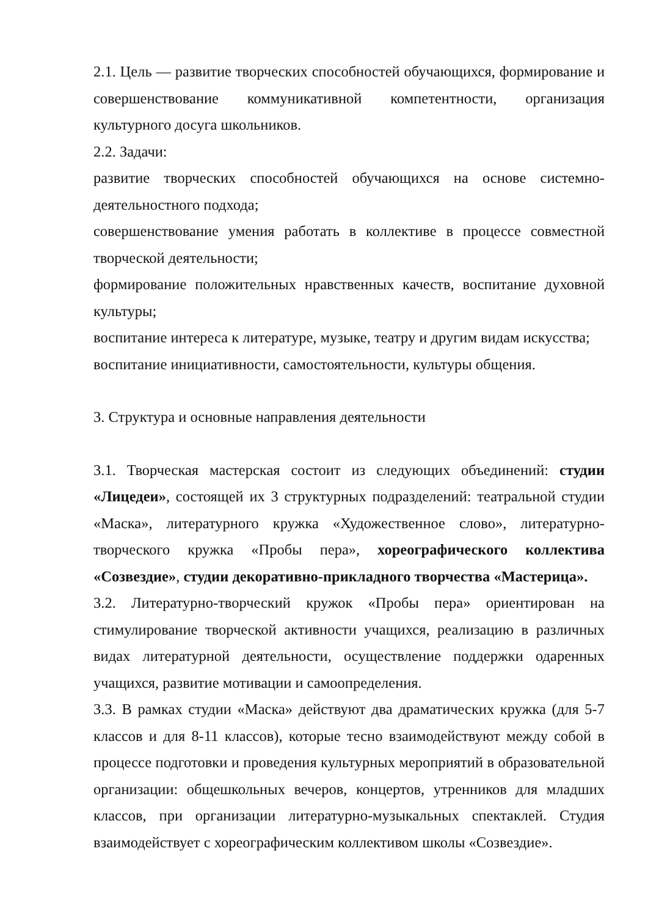2.1. Цель — развитие творческих способностей обучающихся, формирование и совершенствование коммуникативной компетентности, организация культурного досуга школьников.
2.2. Задачи:
развитие творческих способностей обучающихся на основе системно-деятельностного подхода;
совершенствование умения работать в коллективе в процессе совместной творческой деятельности;
формирование положительных нравственных качеств, воспитание духовной культуры;
воспитание интереса к литературе, музыке, театру и другим видам искусства;
воспитание инициативности, самостоятельности, культуры общения.
3. Структура и основные направления деятельности
3.1. Творческая мастерская состоит из следующих объединений: студии «Лицедеи», состоящей их 3 структурных подразделений: театральной студии «Маска», литературного кружка «Художественное слово», литературно-творческого кружка «Пробы пера», хореографического коллектива «Созвездие», студии декоративно-прикладного творчества «Мастерица».
3.2. Литературно-творческий кружок «Пробы пера» ориентирован на стимулирование творческой активности учащихся, реализацию в различных видах литературной деятельности, осуществление поддержки одаренных учащихся, развитие мотивации и самоопределения.
3.3. В рамках студии «Маска» действуют два драматических кружка (для 5-7 классов и для 8-11 классов), которые тесно взаимодействуют между собой в процессе подготовки и проведения культурных мероприятий в образовательной организации: общешкольных вечеров, концертов, утренников для младших классов, при организации литературно-музыкальных спектаклей. Студия взаимодействует с хореографическим коллективом школы «Созвездие».